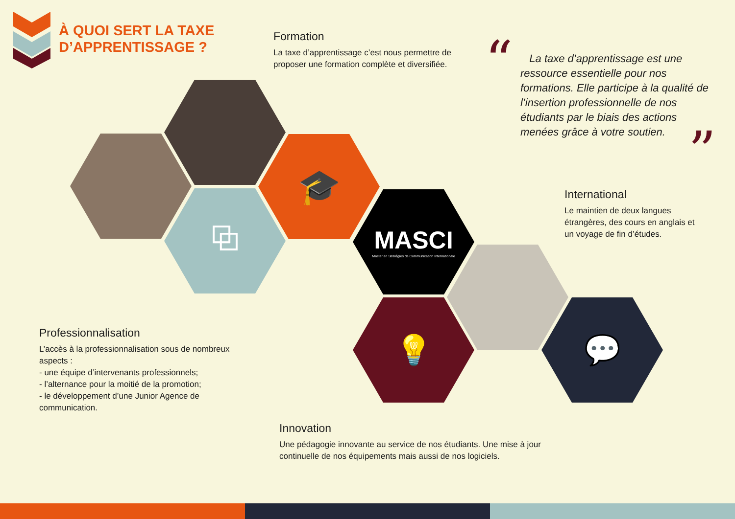À QUOI SERT LA TAXE
D’APPRENTISSAGE ?
Formation
La taxe d’apprentissage c’est nous permettre de proposer une formation complète et diversifiée.
“
”
La taxe d’apprentissage est une ressource essentielle pour nos formations. Elle participe à la qualité de l’insertion professionnelle de nos étudiants par le biais des actions menées grâce à votre soutien.
🎓
⧉
MASCI
Master en Stratégies de Communication Internationale
💡 💬
International
Le maintien de deux langues étrangères, des cours en anglais et un voyage de fin d’études.
Professionnalisation
L’accès à la professionnalisation sous de nombreux aspects :
- une équipe d’intervenants professionnels;
- l’alternance pour la moitié de la promotion;
- le développement d’une Junior Agence de communication.
Innovation
Une pédagogie innovante au service de nos étudiants. Une mise à jour continuelle de nos équipements mais aussi de nos logiciels.